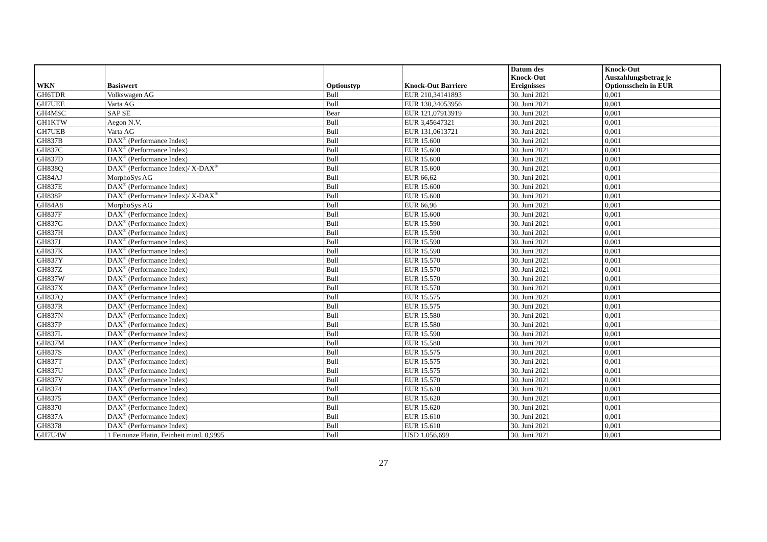| WKN | Basiswert | Optionstyp | Knock-Out Barriere | Datum des Knock-Out Ereignisses | Knock-Out Auszahlungsbetrag je Optionsschein in EUR |
| --- | --- | --- | --- | --- | --- |
| GH6TDR | Volkswagen AG | Bull | EUR 210,34141893 | 30. Juni 2021 | 0,001 |
| GH7UEE | Varta AG | Bull | EUR 130,34053956 | 30. Juni 2021 | 0,001 |
| GH4MSC | SAP SE | Bear | EUR 121,07913919 | 30. Juni 2021 | 0,001 |
| GH1KTW | Aegon N.V. | Bull | EUR 3,45647321 | 30. Juni 2021 | 0,001 |
| GH7UEB | Varta AG | Bull | EUR 131,0613721 | 30. Juni 2021 | 0,001 |
| GH837B | DAX<sup>®</sup> (Performance Index) | Bull | EUR 15.600 | 30. Juni 2021 | 0,001 |
| GH837C | DAX<sup>®</sup> (Performance Index) | Bull | EUR 15.600 | 30. Juni 2021 | 0,001 |
| GH837D | DAX<sup>®</sup> (Performance Index) | Bull | EUR 15.600 | 30. Juni 2021 | 0,001 |
| GH838Q | DAX<sup>®</sup> (Performance Index)/ X-DAX<sup>®</sup> | Bull | EUR 15.600 | 30. Juni 2021 | 0,001 |
| GH84AJ | MorphoSys AG | Bull | EUR 66,62 | 30. Juni 2021 | 0,001 |
| GH837E | DAX<sup>®</sup> (Performance Index) | Bull | EUR 15.600 | 30. Juni 2021 | 0,001 |
| GH838P | DAX<sup>®</sup> (Performance Index)/ X-DAX<sup>®</sup> | Bull | EUR 15.600 | 30. Juni 2021 | 0,001 |
| GH84A8 | MorphoSys AG | Bull | EUR 66,96 | 30. Juni 2021 | 0,001 |
| GH837F | DAX<sup>®</sup> (Performance Index) | Bull | EUR 15.600 | 30. Juni 2021 | 0,001 |
| GH837G | DAX<sup>®</sup> (Performance Index) | Bull | EUR 15.590 | 30. Juni 2021 | 0,001 |
| GH837H | DAX<sup>®</sup> (Performance Index) | Bull | EUR 15.590 | 30. Juni 2021 | 0,001 |
| GH837J | DAX<sup>®</sup> (Performance Index) | Bull | EUR 15.590 | 30. Juni 2021 | 0,001 |
| GH837K | DAX<sup>®</sup> (Performance Index) | Bull | EUR 15.590 | 30. Juni 2021 | 0,001 |
| GH837Y | DAX<sup>®</sup> (Performance Index) | Bull | EUR 15.570 | 30. Juni 2021 | 0,001 |
| GH837Z | DAX<sup>®</sup> (Performance Index) | Bull | EUR 15.570 | 30. Juni 2021 | 0,001 |
| GH837W | DAX<sup>®</sup> (Performance Index) | Bull | EUR 15.570 | 30. Juni 2021 | 0,001 |
| GH837X | DAX<sup>®</sup> (Performance Index) | Bull | EUR 15.570 | 30. Juni 2021 | 0,001 |
| GH837Q | DAX<sup>®</sup> (Performance Index) | Bull | EUR 15.575 | 30. Juni 2021 | 0,001 |
| GH837R | DAX<sup>®</sup> (Performance Index) | Bull | EUR 15.575 | 30. Juni 2021 | 0,001 |
| GH837N | DAX<sup>®</sup> (Performance Index) | Bull | EUR 15.580 | 30. Juni 2021 | 0,001 |
| GH837P | DAX<sup>®</sup> (Performance Index) | Bull | EUR 15.580 | 30. Juni 2021 | 0,001 |
| GH837L | DAX<sup>®</sup> (Performance Index) | Bull | EUR 15.590 | 30. Juni 2021 | 0,001 |
| GH837M | DAX<sup>®</sup> (Performance Index) | Bull | EUR 15.580 | 30. Juni 2021 | 0,001 |
| GH837S | DAX<sup>®</sup> (Performance Index) | Bull | EUR 15.575 | 30. Juni 2021 | 0,001 |
| GH837T | DAX<sup>®</sup> (Performance Index) | Bull | EUR 15.575 | 30. Juni 2021 | 0,001 |
| GH837U | DAX<sup>®</sup> (Performance Index) | Bull | EUR 15.575 | 30. Juni 2021 | 0,001 |
| GH837V | DAX<sup>®</sup> (Performance Index) | Bull | EUR 15.570 | 30. Juni 2021 | 0,001 |
| GH8374 | DAX<sup>®</sup> (Performance Index) | Bull | EUR 15.620 | 30. Juni 2021 | 0,001 |
| GH8375 | DAX<sup>®</sup> (Performance Index) | Bull | EUR 15.620 | 30. Juni 2021 | 0,001 |
| GH8370 | DAX<sup>®</sup> (Performance Index) | Bull | EUR 15.620 | 30. Juni 2021 | 0,001 |
| GH837A | DAX<sup>®</sup> (Performance Index) | Bull | EUR 15.610 | 30. Juni 2021 | 0,001 |
| GH8378 | DAX<sup>®</sup> (Performance Index) | Bull | EUR 15.610 | 30. Juni 2021 | 0,001 |
| GH7U4W | 1 Feinunze Platin, Feinheit mind. 0,9995 | Bull | USD 1.056,699 | 30. Juni 2021 | 0,001 |
27